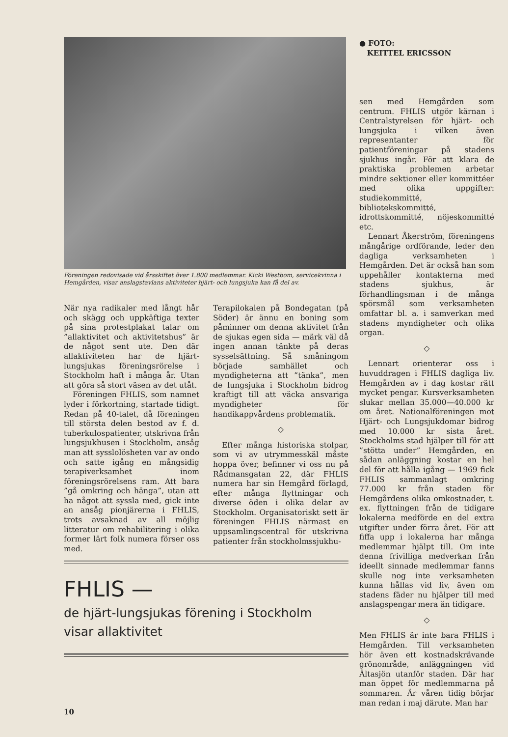Föreningen redovisade vid årsskiftet över 1.800 medlemmar. Kicki Westbom, servicekvinna i Hemgården, visar anslagstavlans aktiviteter hjärt- och lungsjuka kan få del av.
När nya radikaler med långt hår och skägg och uppkäftiga texter på sina protestplakat talar om ”allaktivitet och aktivitetshus” är de något sent ute. Den där allaktiviteten har de hjärt-lungsjukas föreningsrörelse i Stockholm haft i många år. Utan att göra så stort väsen av det utåt.
Föreningen FHLIS, som namnet lyder i förkortning, startade tidigt. Redan på 40-talet, då föreningen till största delen bestod av f. d. tuberkulospatienter, utskrivna från lungsjukhusen i Stockholm, ansåg man att sysslolösheten var av ondo och satte igång en mångsidig terapiverksamhet inom föreningsrörelsens ram. Att bara ”gå omkring och hänga”, utan att ha något att syssla med, gick inte an ansåg pionjärerna i FHLIS, trots avsaknad av all möjlig litteratur om rehabilitering i olika former lärt folk numera förser oss med.
Terapilokalen på Bondegatan (på Söder) är ännu en boning som påminner om denna aktivitet från de sjukas egen sida — märk väl då ingen annan tänkte på deras sysselsättning. Så småningom började samhället och myndigheterna att ”tänka”, men de lungsjuka i Stockholm bidrog kraftigt till att väcka ansvariga myndigheter för handikappvårdens problematik.
◇
Efter många historiska stolpar, som vi av utrymmesskäl måste hoppa över, befinner vi oss nu på Rådmansgatan 22, där FHLIS numera har sin Hemgård förlagd, efter många flyttningar och diverse öden i olika delar av Stockholm. Organisatoriskt sett är föreningen FHLIS närmast en uppsamlingscentral för utskrivna patienter från stockholmssjukhu-
FHLIS —
de hjärt-lungsjukas förening i Stockholm
visar allaktivitet
● FOTO:
KEITTEL ERICSSON
sen med Hemgården som centrum. FHLIS utgör kärnan i Centralstyrelsen för hjärt- och lungsjuka i vilken även representanter för patientföreningar på stadens sjukhus ingår. För att klara de praktiska problemen arbetar mindre sektioner eller kommittéer med olika uppgifter: studiekommitté, bibliotekskommitté, idrottskommitté, nöjeskommitté etc.
Lennart Åkerström, föreningens mångårige ordförande, leder den dagliga verksamheten i Hemgården. Det är också han som uppehåller kontakterna med stadens sjukhus, är förhandlingsman i de många spörsmål som verksamheten omfattar bl. a. i samverkan med stadens myndigheter och olika organ.
◇
Lennart orienterar oss i huvuddragen i FHLIS dagliga liv. Hemgården av i dag kostar rätt mycket pengar. Kursverksamheten slukar mellan 35.000—40.000 kr om året. Nationalföreningen mot Hjärt- och Lungsjukdomar bidrog med 10.000 kr sista året. Stockholms stad hjälper till för att ”stötta under” Hemgården, en sådan anläggning kostar en hel del för att hålla igång — 1969 fick FHLIS sammanlagt omkring 77.000 kr från staden för Hemgårdens olika omkostnader, t. ex. flyttningen från de tidigare lokalerna medförde en del extra utgifter under förra året. För att fiffa upp i lokalerna har många medlemmar hjälpt till. Om inte denna frivilliga medverkan från ideellt sinnade medlemmar fanns skulle nog inte verksamheten kunna hållas vid liv, även om stadens fäder nu hjälper till med anslagspengar mera än tidigare.
◇
Men FHLIS är inte bara FHLIS i Hemgården. Till verksamheten hör även ett kostnadskrävande grönområde, anläggningen vid Ältasjön utanför staden. Där har man öppet för medlemmarna på sommaren. Är våren tidig börjar man redan i maj därute. Man har
10